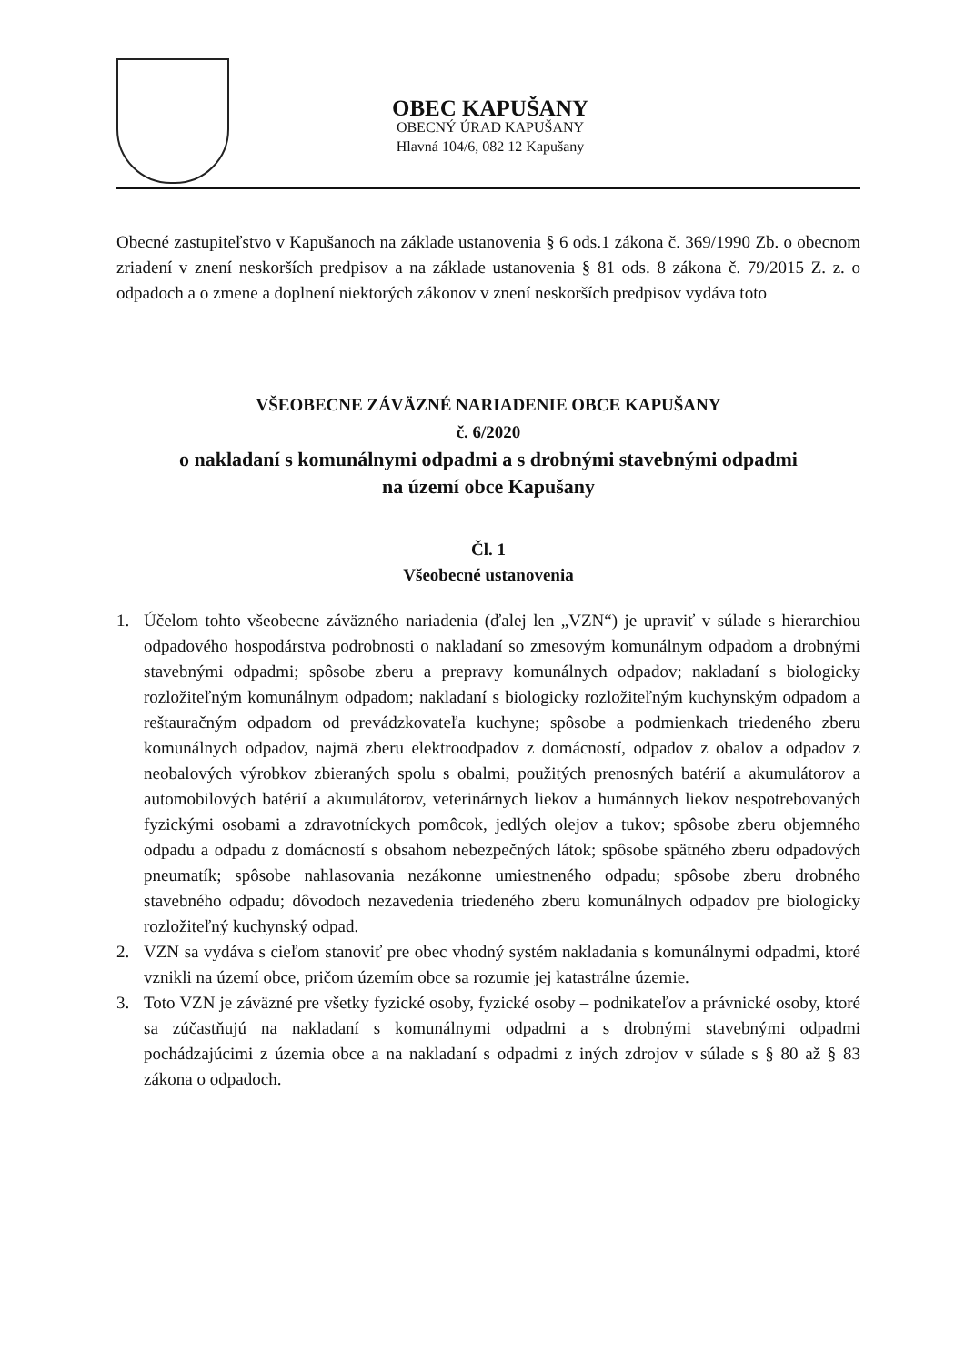OBEC KAPUŠANY
OBECNÝ ÚRAD KAPUŠANY
Hlavná 104/6, 082 12 Kapušany
Obecné zastupiteľstvo v Kapušanoch na základe ustanovenia § 6 ods.1 zákona č. 369/1990 Zb. o obecnom zriadení v znení neskorších predpisov a na základe ustanovenia § 81 ods. 8 zákona č. 79/2015 Z. z. o odpadoch a o zmene a doplnení niektorých zákonov v znení neskorších predpisov vydáva toto
VŠEOBECNE ZÁVÄZNÉ NARIADENIE OBCE KAPUŠANY
č. 6/2020
o nakladaní s komunálnymi odpadmi a s drobnými stavebnými odpadmi
na území obce Kapušany
Čl. 1
Všeobecné ustanovenia
1. Účelom tohto všeobecne záväzného nariadenia (ďalej len „VZN“) je upraviť v súlade s hierarchiou odpadového hospodárstva podrobnosti o nakladaní so zmesovým komunálnym odpadom a drobnými stavebnými odpadmi; spôsobe zberu a prepravy komunálnych odpadov; nakladaní s biologicky rozložiteľným komunálnym odpadom; nakladaní s biologicky rozložiteľným kuchynským odpadom a reštauračným odpadom od prevádzkovateľa kuchyne; spôsobe a podmienkach triedeného zberu komunálnych odpadov, najmä zberu elektroodpadov z domácností, odpadov z obalov a odpadov z neobalových výrobkov zbieraných spolu s obalmi, použitých prenosných batérií a akumulátorov a automobilových batérií a akumulátorov, veterinárnych liekov a humánnych liekov nespotrebovaných fyzickými osobami a zdravotníckych pomôcok, jedlých olejov a tukov; spôsobe zberu objemného odpadu a odpadu z domácností s obsahom nebezpečných látok; spôsobe spätného zberu odpadových pneumatík; spôsobe nahlasovania nezákonne umiestneného odpadu; spôsobe zberu drobného stavebného odpadu; dôvodoch nezavedenia triedeného zberu komunálnych odpadov pre biologicky rozložiteľný kuchynský odpad.
2. VZN sa vydáva s cieľom stanoviť pre obec vhodný systém nakladania s komunálnymi odpadmi, ktoré vznikli na území obce, pričom územím obce sa rozumie jej katastrálne územie.
3. Toto VZN je záväzné pre všetky fyzické osoby, fyzické osoby – podnikateľov a právnické osoby, ktoré sa zúčastňujú na nakladaní s komunálnymi odpadmi a s drobnými stavebnými odpadmi pochádzajúcimi z územia obce a na nakladaní s odpadmi z iných zdrojov v súlade s § 80 až § 83 zákona o odpadoch.